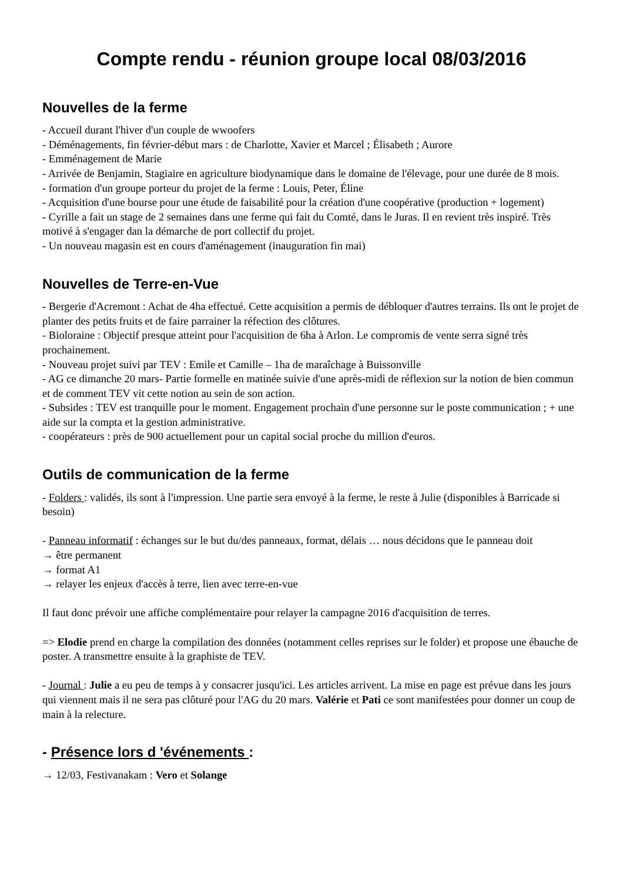Compte rendu - réunion groupe local 08/03/2016
Nouvelles de la ferme
- Accueil durant l'hiver d'un couple de wwoofers
- Déménagements, fin février-début mars : de Charlotte, Xavier et Marcel ; Élisabeth ; Aurore
- Emménagement de Marie
- Arrivée de Benjamin, Stagiaire en agriculture biodynamique dans le domaine de l'élevage, pour une durée de 8 mois.
- formation d'un groupe porteur du projet de la ferme : Louis, Peter, Éline
- Acquisition d'une bourse pour une étude de faisabilité pour la création d'une coopérative (production + logement)
- Cyrille a fait un stage de 2 semaines dans une ferme qui fait du Comté, dans le Juras. Il en revient très inspiré. Très motivé à s'engager dan la démarche de port collectif du projet.
- Un nouveau magasin est en cours d'aménagement (inauguration fin mai)
Nouvelles de Terre-en-Vue
- Bergerie d'Acremont : Achat de 4ha effectué. Cette acquisition a permis de débloquer d'autres terrains. Ils ont le projet de planter des petits fruits et de faire parrainer la réfection des clôtures.
- Bioloraine : Objectif presque atteint pour l'acquisition de 6ha à Arlon. Le compromis de vente serra signé très prochainement.
- Nouveau projet suivi par TEV : Emile et Camille – 1ha de maraîchage à Buissonville
- AG ce dimanche 20 mars- Partie formelle en matinée suivie d'une après-midi de réflexion sur la notion de bien commun et de comment TEV vit cette notion au sein de son action.
- Subsides : TEV est tranquille pour le moment. Engagement prochain d'une personne sur le poste communication ; + une aide sur la compta et la gestion administrative.
- coopérateurs : près de 900 actuellement pour un capital social proche du million d'euros.
Outils de communication de la ferme
- Folders : validés, ils sont à l'impression. Une partie sera envoyé à la ferme, le reste à Julie (disponibles à Barricade si besoin)
- Panneau informatif : échanges sur le but du/des panneaux, format, délais … nous décidons que le panneau doit
→ être permanent
→ format A1
→ relayer les enjeux d'accès à terre, lien avec terre-en-vue
Il faut donc prévoir une affiche complémentaire pour relayer la campagne 2016 d'acquisition de terres.
=> Elodie prend en charge la compilation des données (notamment celles reprises sur le folder) et propose une ébauche de poster. A transmettre ensuite à la graphiste de TEV.
- Journal : Julie a eu peu de temps à y consacrer jusqu'ici. Les articles arrivent. La mise en page est prévue dans les jours qui viennent mais il ne sera pas clôturé pour l'AG du 20 mars. Valérie et Pati ce sont manifestées pour donner un coup de main à la relecture.
- Présence lors d 'événements :
→ 12/03, Festivanakam : Vero et Solange